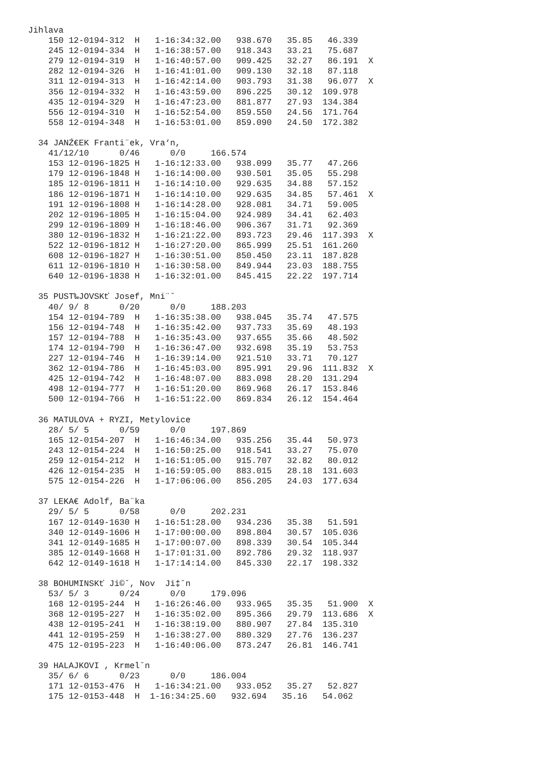Jihlava
    150 12-0194-312  H   1-16:34:32.00   938.670   35.85   46.339
    245 12-0194-334  H   1-16:38:57.00   918.343   33.21   75.687
    279 12-0194-319  H   1-16:40:57.00   909.425   32.27   86.191  X
    282 12-0194-326  H   1-16:41:01.00   909.130   32.18   87.118
    311 12-0194-313  H   1-16:42:14.00   903.793   31.38   96.077  X
    356 12-0194-332  H   1-16:43:59.00   896.225   30.12  109.978
    435 12-0194-329  H   1-16:47:23.00   881.877   27.93  134.384
    556 12-0194-310  H   1-16:52:54.00   859.550   24.56  171.764
    558 12-0194-348  H   1-16:53:01.00   859.090   24.50  172.382

  34 JANŹ€EK Franti¨ek, Vra‘n,
    41/12/10      0/46      0/0     166.574
    153 12-0196-1825 H   1-16:12:33.00   938.099   35.77   47.266
    179 12-0196-1848 H   1-16:14:00.00   930.501   35.05   55.298
    185 12-0196-1811 H   1-16:14:10.00   929.635   34.88   57.152
    186 12-0196-1871 H   1-16:14:10.00   929.635   34.85   57.461  X
    191 12-0196-1808 H   1-16:14:28.00   928.081   34.71   59.005
    202 12-0196-1805 H   1-16:15:04.00   924.989   34.41   62.403
    299 12-0196-1809 H   1-16:18:46.00   906.367   31.71   92.369
    380 12-0196-1832 H   1-16:21:22.00   893.723   29.46  117.393  X
    522 12-0196-1812 H   1-16:27:20.00   865.999   25.51  161.260
    608 12-0196-1827 H   1-16:30:51.00   850.450   23.11  187.828
    611 12-0196-1810 H   1-16:30:58.00   849.944   23.03  188.755
    640 12-0196-1838 H   1-16:32:01.00   845.415   22.22  197.714

  35 PUST‰JOVSKť Josef, Mni¨ˇ
    40/ 9/ 8      0/20      0/0     188.203
    154 12-0194-789  H   1-16:35:38.00   938.045   35.74   47.575
    156 12-0194-748  H   1-16:35:42.00   937.733   35.69   48.193
    157 12-0194-788  H   1-16:35:43.00   937.655   35.66   48.502
    174 12-0194-790  H   1-16:36:47.00   932.698   35.19   53.753
    227 12-0194-746  H   1-16:39:14.00   921.510   33.71   70.127
    362 12-0194-786  H   1-16:45:03.00   895.991   29.96  111.832  X
    425 12-0194-742  H   1-16:48:07.00   883.098   28.20  131.294
    498 12-0194-777  H   1-16:51:20.00   869.968   26.17  153.846
    500 12-0194-766  H   1-16:51:22.00   869.834   26.12  154.464

  36 MATULOVA + RYZI, Metylovice
    28/ 5/ 5      0/59      0/0     197.869
    165 12-0154-207  H   1-16:46:34.00   935.256   35.44   50.973
    243 12-0154-224  H   1-16:50:25.00   918.541   33.27   75.070
    259 12-0154-212  H   1-16:51:05.00   915.707   32.82   80.012
    426 12-0154-235  H   1-16:59:05.00   883.015   28.18  131.603
    575 12-0154-226  H   1-17:06:06.00   856.205   24.03  177.634

  37 LEKA€ Adolf, Ba¨ka
    29/ 5/ 5      0/58      0/0     202.231
    167 12-0149-1630 H   1-16:51:28.00   934.236   35.38   51.591
    340 12-0149-1606 H   1-17:00:00.00   898.804   30.57  105.036
    341 12-0149-1685 H   1-17:00:07.00   898.339   30.54  105.344
    385 12-0149-1668 H   1-17:01:31.00   892.786   29.32  118.937
    642 12-0149-1618 H   1-17:14:14.00   845.330   22.17  198.332

  38 BOHUMINSKť Ji©ˇ, Nov  Ji‡ˇn
    53/ 5/ 3      0/24      0/0     179.096
    168 12-0195-244  H   1-16:26:46.00   933.965   35.35   51.900  X
    368 12-0195-227  H   1-16:35:02.00   895.366   29.79  113.686  X
    438 12-0195-241  H   1-16:38:19.00   880.907   27.84  135.310
    441 12-0195-259  H   1-16:38:27.00   880.329   27.76  136.237
    475 12-0195-223  H   1-16:40:06.00   873.247   26.81  146.741

  39 HALAJKOVI , Krmelˇn
    35/ 6/ 6      0/23      0/0     186.004
    171 12-0153-476  H   1-16:34:21.00   933.052   35.27   52.827
    175 12-0153-448  H  1-16:34:25.60   932.694   35.16   54.062